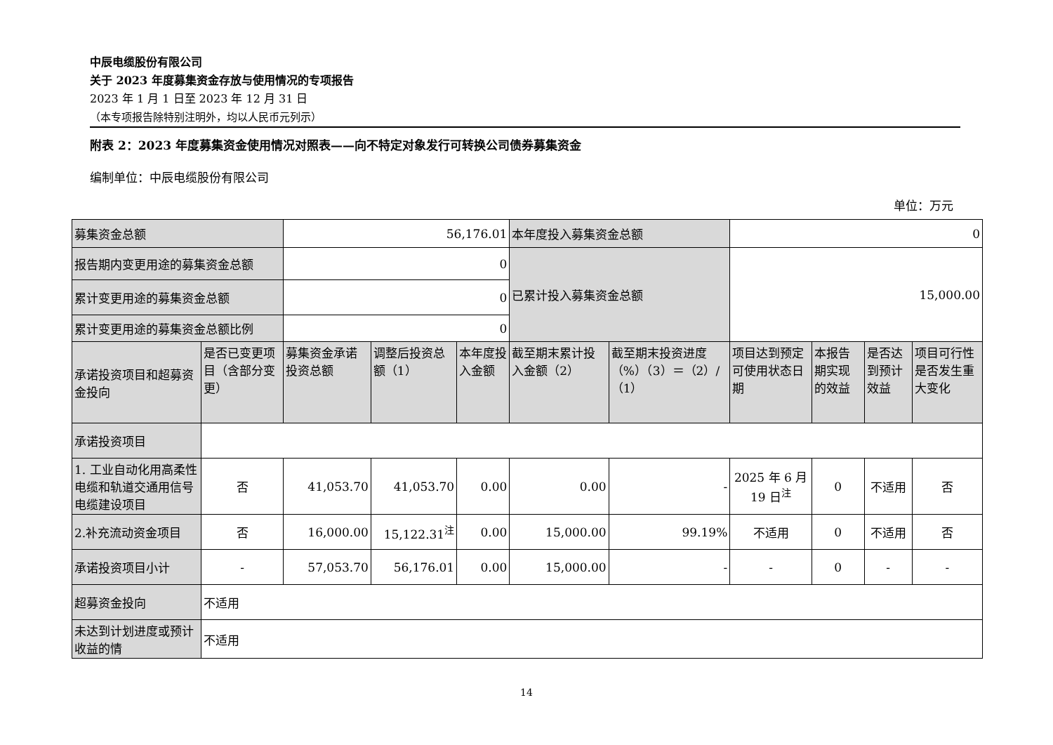中辰电缆股份有限公司
关于 2023 年度募集资金存放与使用情况的专项报告
2023 年 1 月 1 日至 2023 年 12 月 31 日
（本专项报告除特别注明外，均以人民币元列示）
附表 2：2023 年度募集资金使用情况对照表——向不特定对象发行可转换公司债券募集资金
编制单位：中辰电缆股份有限公司
单位：万元
| 募集资金总额 | | 56,176.01 | | | 本年度投入募集资金总额 | | 0 | | | |
| 报告期内变更用途的募集资金总额 | | 0 | | | 已累计投入募集资金总额 | | 15,000.00 | | | |
| 累计变更用途的募集资金总额 | | 0 | | | | | | | | |
| 累计变更用途的募集资金总额比例 | | 0 | | | | | | | | |
| 承诺投资项目和超募资金投向 | 是否已变更项目（含部分变更） | 募集资金承诺投资总额 | 调整后投资总额（1） | 本年度投入金额 | 截至期末累计投入金额（2） | 截至期末投资进度（%）（3）＝（2）/（1） | 项目达到预定可使用状态日期 | 本报告期实现的效益 | 是否达到预计效益 | 项目可行性是否发生重大变化 |
| 承诺投资项目 | | | | | | | | | | |
| 1. 工业自动化用高柔性电缆和轨道交通用信号电缆建设项目 | 否 | 41,053.70 | 41,053.70 | 0.00 | 0.00 | - | 2025 年 6 月 19 日<sup>注</sup> | 0 | 不适用 | 否 |
| 2.补充流动资金项目 | 否 | 16,000.00 | 15,122.31<sup>注</sup> | 0.00 | 15,000.00 | 99.19% | 不适用 | 0 | 不适用 | 否 |
| 承诺投资项目小计 | - | 57,053.70 | 56,176.01 | 0.00 | 15,000.00 | - | - | 0 | - | - |
| 超募资金投向 | 不适用 | | | | | | | | | |
| 未达到计划进度或预计收益的情 | 不适用 | | | | | | | | | |
14